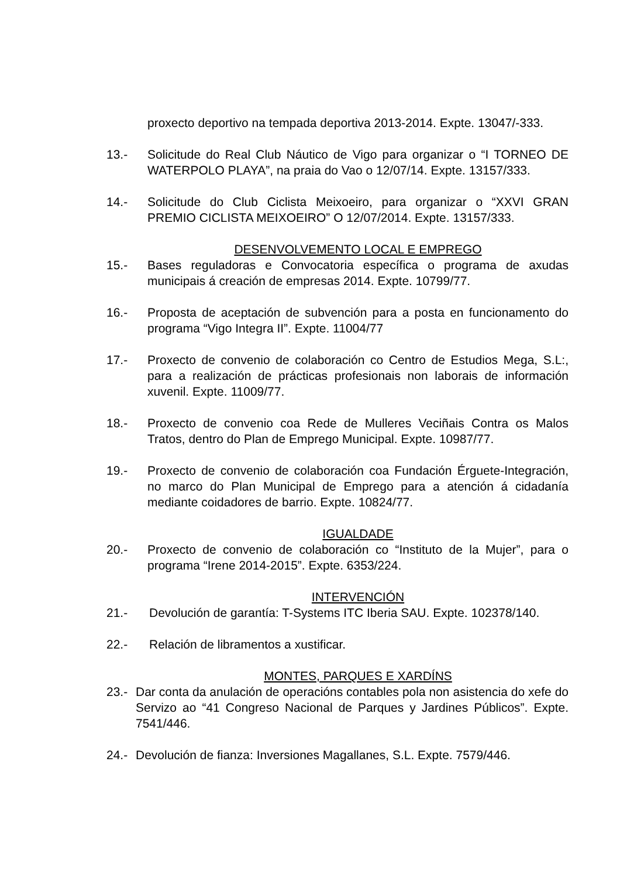proxecto deportivo na tempada deportiva 2013-2014. Expte. 13047/-333.
13.- Solicitude do Real Club Náutico de Vigo para organizar o “I TORNEO DE WATERPOLO PLAYA”, na praia do Vao o 12/07/14. Expte. 13157/333.
14.- Solicitude do Club Ciclista Meixoeiro, para organizar o “XXVI GRAN PREMIO CICLISTA MEIXOEIRO” O 12/07/2014. Expte. 13157/333.
DESENVOLVEMENTO LOCAL E EMPREGO
15.- Bases reguladoras e Convocatoria específica o programa de axudas municipais á creación de empresas 2014. Expte. 10799/77.
16.- Proposta de aceptación de subvención para a posta en funcionamento do programa “Vigo Integra II”. Expte. 11004/77
17.- Proxecto de convenio de colaboración co Centro de Estudios Mega, S.L:, para a realización de prácticas profesionais non laborais de información xuvenil. Expte. 11009/77.
18.- Proxecto de convenio coa Rede de Mulleres Veciñais Contra os Malos Tratos, dentro do Plan de Emprego Municipal. Expte. 10987/77.
19.- Proxecto de convenio de colaboración coa Fundación Érguete-Integración, no marco do Plan Municipal de Emprego para a atención á cidadanía mediante coidadores de barrio. Expte. 10824/77.
IGUALDADE
20.- Proxecto de convenio de colaboración co “Instituto de la Mujer”, para o programa “Irene 2014-2015”. Expte. 6353/224.
INTERVENCIÓN
21.- Devolución de garantía: T-Systems ITC Iberia SAU. Expte. 102378/140.
22.- Relación de libramentos a xustificar.
MONTES, PARQUES E XARDÍNS
23.-
Dar conta da anulación de operacións contables pola non asistencia do xefe do Servizo ao “41 Congreso Nacional de Parques y Jardines Públicos”. Expte. 7541/446.
24.-
Devolución de fianza: Inversiones Magallanes, S.L. Expte. 7579/446.